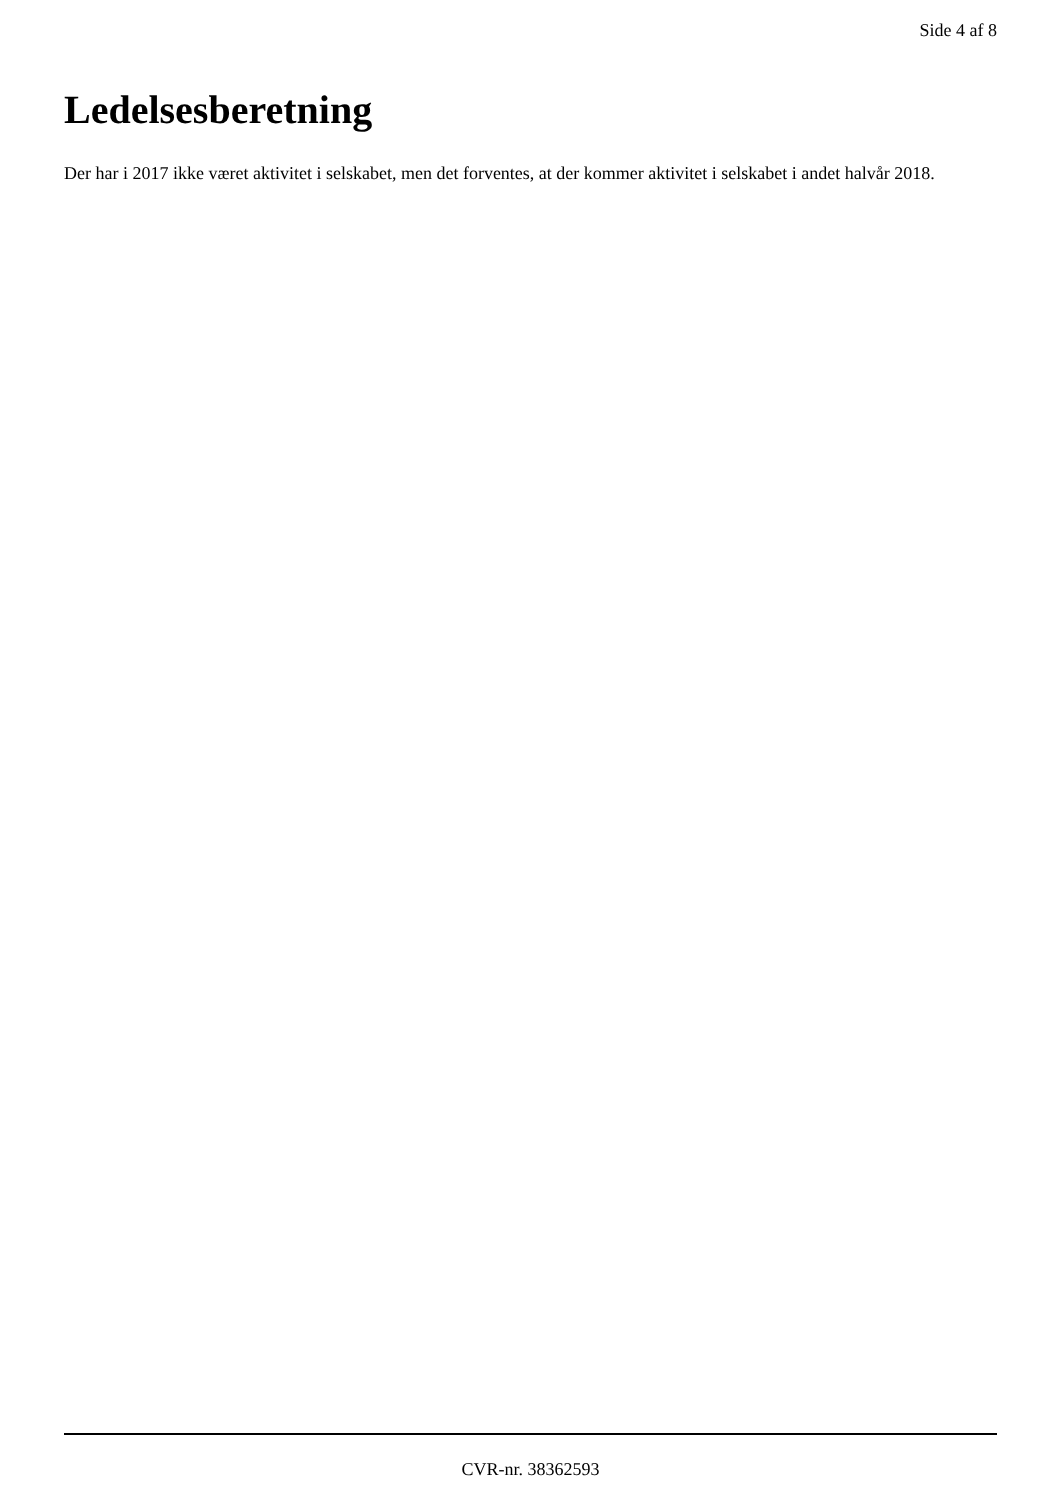Side 4 af 8
Ledelsesberetning
Der har i 2017 ikke været aktivitet i selskabet, men det forventes, at der kommer aktivitet i selskabet i andet halvår 2018.
CVR-nr. 38362593